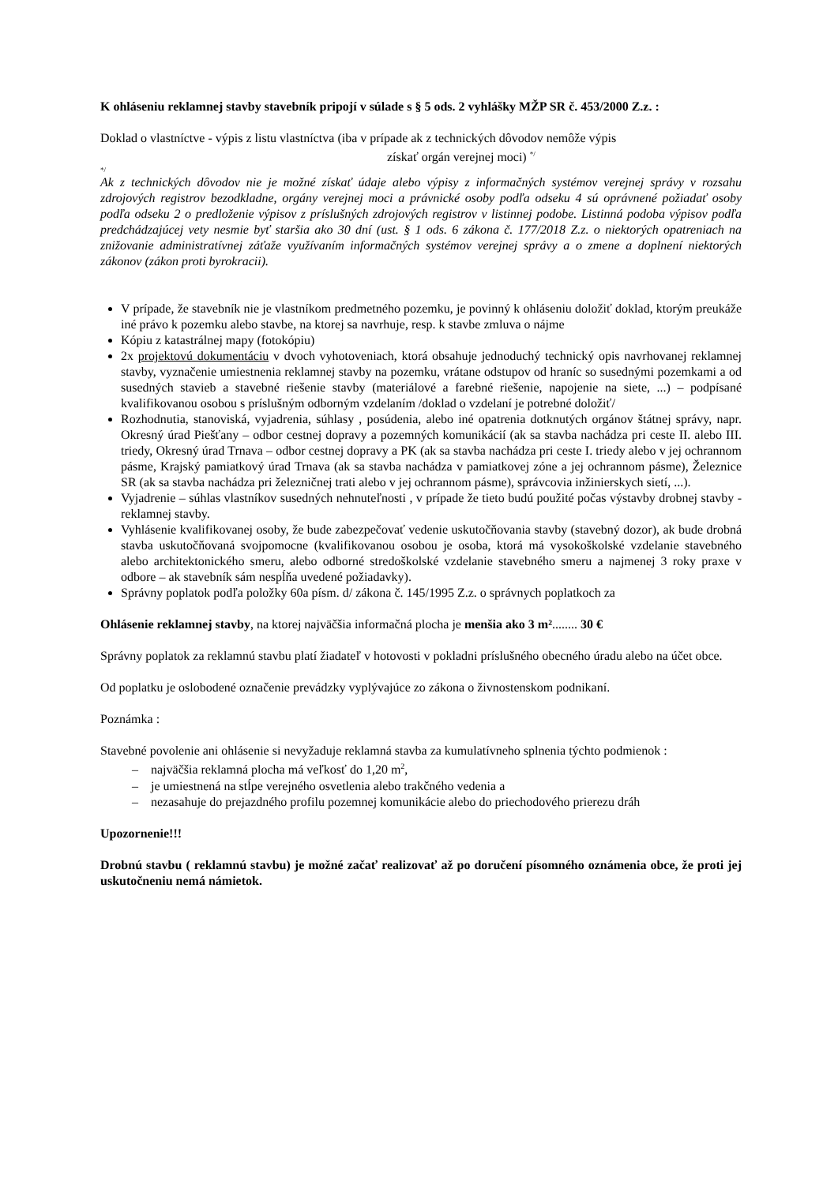K ohláseniu reklamnej stavby stavebník pripojí v súlade s § 5 ods. 2 vyhlášky MŽP SR č. 453/2000 Z.z. :
Doklad o vlastníctve - výpis z listu vlastníctva (iba v prípade ak z technických dôvodov nemôže výpis
získať orgán verejnej moci) <sup>*/</sup>
*/
Ak z technických dôvodov nie je možné získať údaje alebo výpisy z informačných systémov verejnej správy v rozsahu zdrojových registrov bezodkladne, orgány verejnej moci a právnické osoby podľa odseku 4 sú oprávnené požiadať osoby podľa odseku 2 o predloženie výpisov z príslušných zdrojových registrov v listinnej podobe. Listinná podoba výpisov podľa predchádzajúcej vety nesmie byť staršia ako 30 dní (ust. § 1 ods. 6 zákona č. 177/2018 Z.z. o niektorých opatreniach na znižovanie administratívnej záťaže využívaním informačných systémov verejnej správy a o zmene a doplnení niektorých zákonov (zákon proti byrokracii).
V prípade, že stavebník nie je vlastníkom predmetného pozemku, je povinný k ohláseniu doložiť doklad, ktorým preukáže iné právo k pozemku alebo stavbe, na ktorej sa navrhuje, resp. k stavbe zmluva o nájme
Kópiu z katastrálnej mapy (fotokópiu)
2x projektovú dokumentáciu v dvoch vyhotoveniach, ktorá obsahuje jednoduchý technický opis navrhovanej reklamnej stavby, vyznačenie umiestnenia reklamnej stavby na pozemku, vrátane odstupov od hraníc so susednými pozemkami a od susedných stavieb a stavebné riešenie stavby (materiálové a farebné riešenie, napojenie na siete, ...) – podpísané kvalifikovanou osobou s príslušným odborným vzdelaním /doklad o vzdelaní je potrebné doložiť/
Rozhodnutia, stanoviská, vyjadrenia, súhlasy , posúdenia, alebo iné opatrenia dotknutých orgánov štátnej správy, napr. Okresný úrad Piešťany – odbor cestnej dopravy a pozemných komunikácií (ak sa stavba nachádza pri ceste II. alebo III. triedy, Okresný úrad Trnava – odbor cestnej dopravy a PK (ak sa stavba nachádza pri ceste I. triedy alebo v jej ochrannom pásme, Krajský pamiatkový úrad Trnava (ak sa stavba nachádza v pamiatkovej zóne a jej ochrannom pásme), Železnice SR (ak sa stavba nachádza pri železničnej trati alebo v jej ochrannom pásme), správcovia inžinierskych sietí, ...).
Vyjadrenie – súhlas vlastníkov susedných nehnuteľnosti , v prípade že tieto budú použité počas výstavby drobnej stavby - reklamnej stavby.
Vyhlásenie kvalifikovanej osoby, že bude zabezpečovať vedenie uskutočňovania stavby (stavebný dozor), ak bude drobná stavba uskutočňovaná svojpomocne (kvalifikovanou osobou je osoba, ktorá má vysokoškolské vzdelanie stavebného alebo architektonického smeru, alebo odborné stredoškolské vzdelanie stavebného smeru a najmenej 3 roky praxe v odbore – ak stavebník sám nespĺňa uvedené požiadavky).
Správny poplatok podľa položky 60a písm. d/ zákona č. 145/1995 Z.z. o správnych poplatkoch za
Ohlásenie reklamnej stavby, na ktorej najväčšia informačná plocha je menšia ako 3 m²........ 30 €
Správny poplatok za reklamnú stavbu platí žiadateľ v hotovosti v pokladni príslušného obecného úradu alebo na účet obce.
Od poplatku je oslobodené označenie prevádzky vyplývajúce zo zákona o živnostenskom podnikaní.
Poznámka :
Stavebné povolenie ani ohlásenie si nevyžaduje reklamná stavba za kumulatívneho splnenia týchto podmienok :
– najväčšia reklamná plocha má veľkosť do 1,20 m<sup>2</sup>,
– je umiestnená na stĺpe verejného osvetlenia alebo trakčného vedenia a
– nezasahuje do prejazdného profilu pozemnej komunikácie alebo do priechodového prierezu dráh
Upozornenie!!!
Drobnú stavbu ( reklamnú stavbu) je možné začať realizovať až po doručení písomného oznámenia obce, že proti jej uskutočneniu nemá námietok.